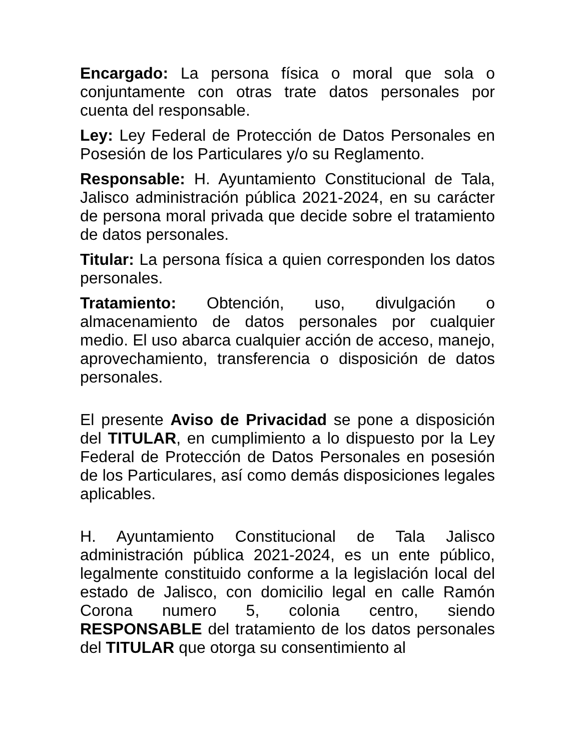Encargado: La persona física o moral que sola o conjuntamente con otras trate datos personales por cuenta del responsable.
Ley: Ley Federal de Protección de Datos Personales en Posesión de los Particulares y/o su Reglamento.
Responsable: H. Ayuntamiento Constitucional de Tala, Jalisco administración pública 2021-2024, en su carácter de persona moral privada que decide sobre el tratamiento de datos personales.
Titular: La persona física a quien corresponden los datos personales.
Tratamiento: Obtención, uso, divulgación o almacenamiento de datos personales por cualquier medio. El uso abarca cualquier acción de acceso, manejo, aprovechamiento, transferencia o disposición de datos personales.
El presente Aviso de Privacidad se pone a disposición del TITULAR, en cumplimiento a lo dispuesto por la Ley Federal de Protección de Datos Personales en posesión de los Particulares, así como demás disposiciones legales aplicables.
H. Ayuntamiento Constitucional de Tala Jalisco administración pública 2021-2024, es un ente público, legalmente constituido conforme a la legislación local del estado de Jalisco, con domicilio legal en calle Ramón Corona numero 5, colonia centro, siendo RESPONSABLE del tratamiento de los datos personales del TITULAR que otorga su consentimiento al